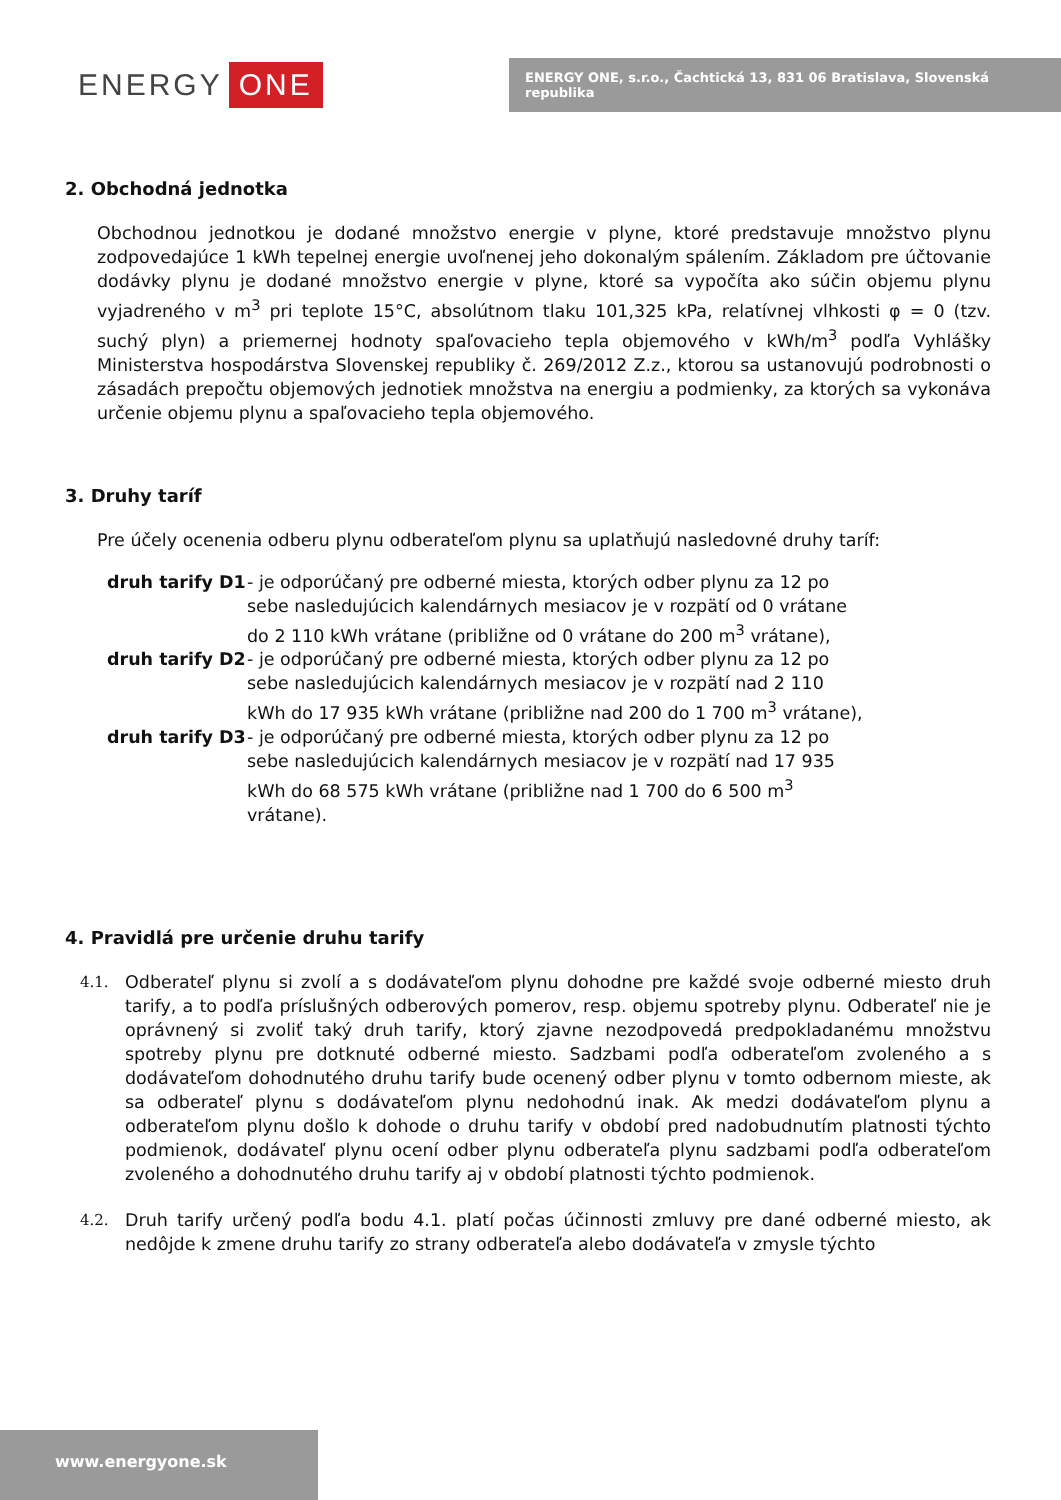ENERGY ONE
ENERGY ONE, s.r.o., Čachtická 13, 831 06 Bratislava, Slovenská republika
2. Obchodná jednotka
Obchodnou jednotkou je dodané množstvo energie v plyne, ktoré predstavuje množstvo plynu zodpovedajúce 1 kWh tepelnej energie uvoľnenej jeho dokonalým spálením. Základom pre účtovanie dodávky plynu je dodané množstvo energie v plyne, ktoré sa vypočíta ako súčin objemu plynu vyjadreného v m<sup>3</sup> pri teplote 15°C, absolútnom tlaku 101,325 kPa, relatívnej vlhkosti φ = 0 (tzv. suchý plyn) a priemernej hodnoty spaľovacieho tepla objemového v kWh/m<sup>3</sup> podľa Vyhlášky Ministerstva hospodárstva Slovenskej republiky č. 269/2012 Z.z., ktorou sa ustanovujú podrobnosti o zásadách prepočtu objemových jednotiek množstva na energiu a podmienky, za ktorých sa vykonáva určenie objemu plynu a spaľovacieho tepla objemového.
3. Druhy taríf
Pre účely ocenenia odberu plynu odberateľom plynu sa uplatňujú nasledovné druhy taríf:
| druh tarify D1 | - je odporúčaný pre odberné miesta, ktorých odber plynu za 12 po sebe nasledujúcich kalendárnych mesiacov je v rozpätí od 0 vrátane do 2 110 kWh vrátane (približne od 0 vrátane do 200 m<sup>3</sup> vrátane), |
| druh tarify D2 | - je odporúčaný pre odberné miesta, ktorých odber plynu za 12 po sebe nasledujúcich kalendárnych mesiacov je v rozpätí nad 2 110 kWh do 17 935 kWh vrátane (približne nad 200 do 1 700 m<sup>3</sup> vrátane), |
| druh tarify D3 | - je odporúčaný pre odberné miesta, ktorých odber plynu za 12 po sebe nasledujúcich kalendárnych mesiacov je v rozpätí nad 17 935 kWh do 68 575 kWh vrátane (približne nad 1 700 do 6 500 m<sup>3</sup> vrátane). |
4. Pravidlá pre určenie druhu tarify
4.1.
Odberateľ plynu si zvolí a s dodávateľom plynu dohodne pre každé svoje odberné miesto druh tarify, a to podľa príslušných odberových pomerov, resp. objemu spotreby plynu. Odberateľ nie je oprávnený si zvoliť taký druh tarify, ktorý zjavne nezodpovedá predpokladanému množstvu spotreby plynu pre dotknuté odberné miesto. Sadzbami podľa odberateľom zvoleného a s dodávateľom dohodnutého druhu tarify bude ocenený odber plynu v tomto odbernom mieste, ak sa odberateľ plynu s dodávateľom plynu nedohodnú inak. Ak medzi dodávateľom plynu a odberateľom plynu došlo k dohode o druhu tarify v období pred nadobudnutím platnosti týchto podmienok, dodávateľ plynu ocení odber plynu odberateľa plynu sadzbami podľa odberateľom zvoleného a dohodnutého druhu tarify aj v období platnosti týchto podmienok.
4.2.
Druh tarify určený podľa bodu 4.1. platí počas účinnosti zmluvy pre dané odberné miesto, ak nedôjde k zmene druhu tarify zo strany odberateľa alebo dodávateľa v zmysle týchto
www.energyone.sk